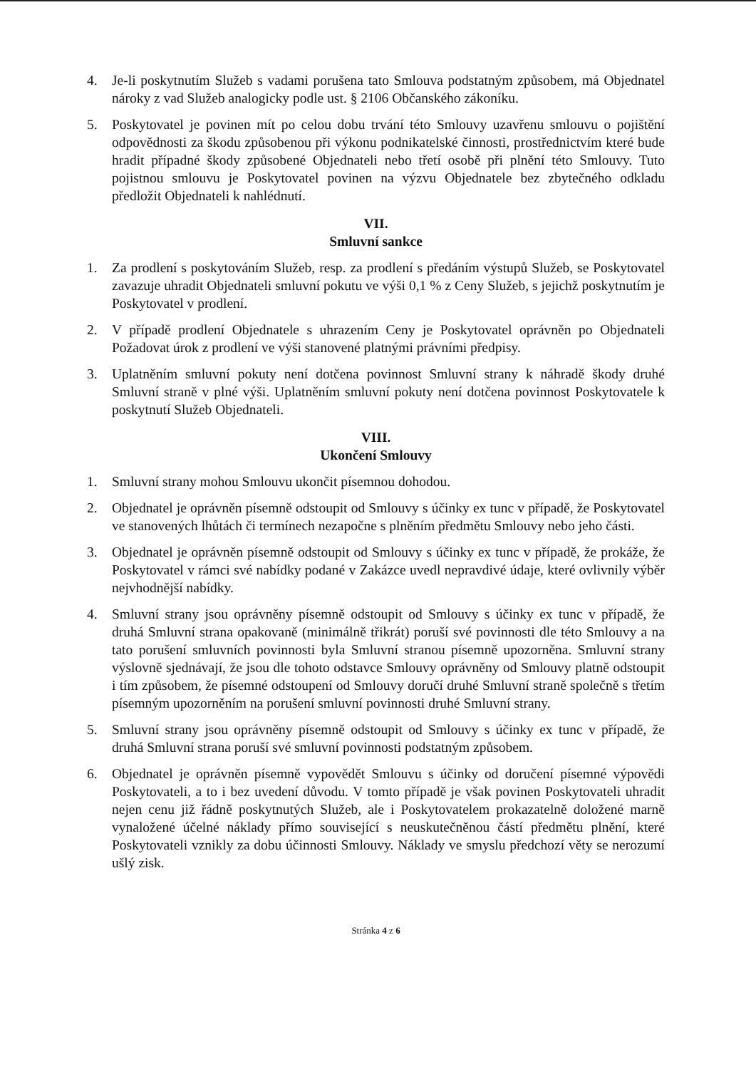4. Je-li poskytnutím Služeb s vadami porušena tato Smlouva podstatným způsobem, má Objednatel nároky z vad Služeb analogicky podle ust. § 2106 Občanského zákoníku.
5. Poskytovatel je povinen mít po celou dobu trvání této Smlouvy uzavřenu smlouvu o pojištění odpovědnosti za škodu způsobenou při výkonu podnikatelské činnosti, prostřednictvím které bude hradit případné škody způsobené Objednateli nebo třetí osobě při plnění této Smlouvy. Tuto pojistnou smlouvu je Poskytovatel povinen na výzvu Objednatele bez zbytečného odkladu předložit Objednateli k nahlédnutí.
VII.
Smluvní sankce
1. Za prodlení s poskytováním Služeb, resp. za prodlení s předáním výstupů Služeb, se Poskytovatel zavazuje uhradit Objednateli smluvní pokutu ve výši 0,1 % z Ceny Služeb, s jejichž poskytnutím je Poskytovatel v prodlení.
2. V případě prodlení Objednatele s uhrazením Ceny je Poskytovatel oprávněn po Objednateli Požadovat úrok z prodlení ve výši stanovené platnými právními předpisy.
3. Uplatněním smluvní pokuty není dotčena povinnost Smluvní strany k náhradě škody druhé Smluvní straně v plné výši. Uplatněním smluvní pokuty není dotčena povinnost Poskytovatele k poskytnutí Služeb Objednateli.
VIII.
Ukončení Smlouvy
1. Smluvní strany mohou Smlouvu ukončit písemnou dohodou.
2. Objednatel je oprávněn písemně odstoupit od Smlouvy s účinky ex tunc v případě, že Poskytovatel ve stanovených lhůtách či termínech nezapočne s plněním předmětu Smlouvy nebo jeho části.
3. Objednatel je oprávněn písemně odstoupit od Smlouvy s účinky ex tunc v případě, že prokáže, že Poskytovatel v rámci své nabídky podané v Zakázce uvedl nepravdivé údaje, které ovlivnily výběr nejvhodnější nabídky.
4. Smluvní strany jsou oprávněny písemně odstoupit od Smlouvy s účinky ex tunc v případě, že druhá Smluvní strana opakovaně (minimálně třikrát) poruší své povinnosti dle této Smlouvy a na tato porušení smluvních povinnosti byla Smluvní stranou písemně upozorněna. Smluvní strany výslovně sjednávají, že jsou dle tohoto odstavce Smlouvy oprávněny od Smlouvy platně odstoupit i tím způsobem, že písemné odstoupení od Smlouvy doručí druhé Smluvní straně společně s třetím písemným upozorněním na porušení smluvní povinnosti druhé Smluvní strany.
5. Smluvní strany jsou oprávněny písemně odstoupit od Smlouvy s účinky ex tunc v případě, že druhá Smluvní strana poruší své smluvní povinnosti podstatným způsobem.
6. Objednatel je oprávněn písemně vypovědět Smlouvu s účinky od doručení písemné výpovědi Poskytovateli, a to i bez uvedení důvodu. V tomto případě je však povinen Poskytovateli uhradit nejen cenu již řádně poskytnutých Služeb, ale i Poskytovatelem prokazatelně doložené marně vynaložené účelné náklady přímo související s neuskutečněnou částí předmětu plnění, které Poskytovateli vznikly za dobu účinnosti Smlouvy. Náklady ve smyslu předchozí věty se nerozumí ušlý zisk.
Stránka 4 z 6